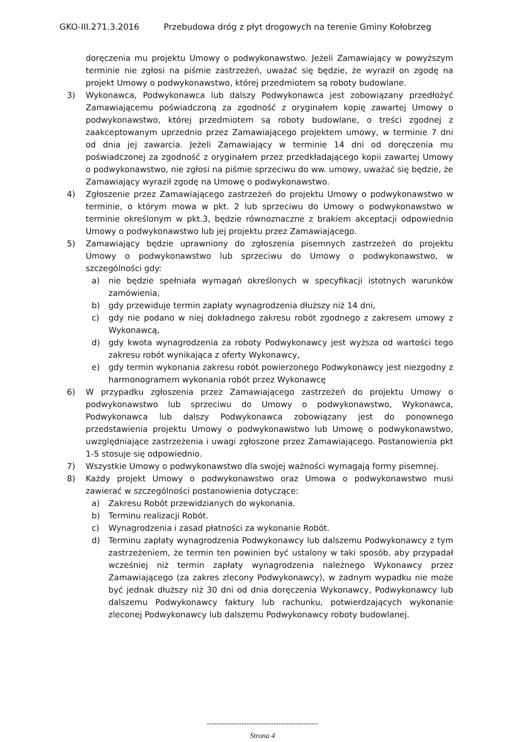GKO-III.271.3.2016 Przebudowa dróg z płyt drogowych na terenie Gminy Kołobrzeg
doręczenia mu projektu Umowy o podwykonawstwo. Jeżeli Zamawiający w powyższym terminie nie zgłosi na piśmie zastrzeżeń, uważać się będzie, że wyraził on zgodę na projekt Umowy o podwykonawstwo, której przedmiotem są roboty budowlane.
3) Wykonawca, Podwykonawca lub dalszy Podwykonawca jest zobowiązany przedłożyć Zamawiającemu poświadczoną za zgodność z oryginałem kopię zawartej Umowy o podwykonawstwo, której przedmiotem są roboty budowlane, o treści zgodnej z zaakceptowanym uprzednio przez Zamawiającego projektem umowy, w terminie 7 dni od dnia jej zawarcia. Jeżeli Zamawiający w terminie 14 dni od doręczenia mu poświadczonej za zgodność z oryginałem przez przedkładającego kopii zawartej Umowy o podwykonawstwo, nie zgłosi na piśmie sprzeciwu do ww. umowy, uważać się będzie, że Zamawiający wyraził zgodę na Umowę o podwykonawstwo.
4) Zgłoszenie przez Zamawiającego zastrzeżeń do projektu Umowy o podwykonawstwo w terminie, o którym mowa w pkt. 2 lub sprzeciwu do Umowy o podwykonawstwo w terminie określonym w pkt.3, będzie równoznaczne z brakiem akceptacji odpowiednio Umowy o podwykonawstwo lub jej projektu przez Zamawiającego.
5) Zamawiający będzie uprawniony do zgłoszenia pisemnych zastrzeżeń do projektu Umowy o podwykonawstwo lub sprzeciwu do Umowy o podwykonawstwo, w szczególności gdy:
a) nie będzie spełniała wymagań określonych w specyfikacji istotnych warunków zamówienia,
b) gdy przewiduje termin zapłaty wynagrodzenia dłuższy niż 14 dni,
c) gdy nie podano w niej dokładnego zakresu robót zgodnego z zakresem umowy z Wykonawcą,
d) gdy kwota wynagrodzenia za roboty Podwykonawcy jest wyższa od wartości tego zakresu robót wynikająca z oferty Wykonawcy,
e) gdy termin wykonania zakresu robót powierzonego Podwykonawcy jest niezgodny z harmonogramem wykonania robót przez Wykonawcę
6) W przypadku zgłoszenia przez Zamawiającego zastrzeżeń do projektu Umowy o podwykonawstwo lub sprzeciwu do Umowy o podwykonawstwo, Wykonawca, Podwykonawca lub dalszy Podwykonawca zobowiązany jest do ponownego przedstawienia projektu Umowy o podwykonawstwo lub Umowę o podwykonawstwo, uwzględniające zastrzeżenia i uwagi zgłoszone przez Zamawiającego. Postanowienia pkt 1-5 stosuje się odpowiednio.
7) Wszystkie Umowy o podwykonawstwo dla swojej ważności wymagają formy pisemnej.
8) Każdy projekt Umowy o podwykonawstwo oraz Umowa o podwykonawstwo musi zawierać w szczególności postanowienia dotyczące:
a) Zakresu Robót przewidzianych do wykonania.
b) Terminu realizacji Robót.
c) Wynagrodzenia i zasad płatności za wykonanie Robót.
d) Terminu zapłaty wynagrodzenia Podwykonawcy lub dalszemu Podwykonawcy z tym zastrzeżeniem, że termin ten powinien być ustalony w taki sposób, aby przypadał wcześniej niż termin zapłaty wynagrodzenia należnego Wykonawcy przez Zamawiającego (za zakres zlecony Podwykonawcy), w żadnym wypadku nie może być jednak dłuższy niż 30 dni od dnia doręczenia Wykonawcy, Podwykonawcy lub dalszemu Podwykonawcy faktury lub rachunku, potwierdzających wykonanie zleconej Podwykonawcy lub dalszemu Podwykonawcy roboty budowlanej.
---------------------------------------------
Strona 4